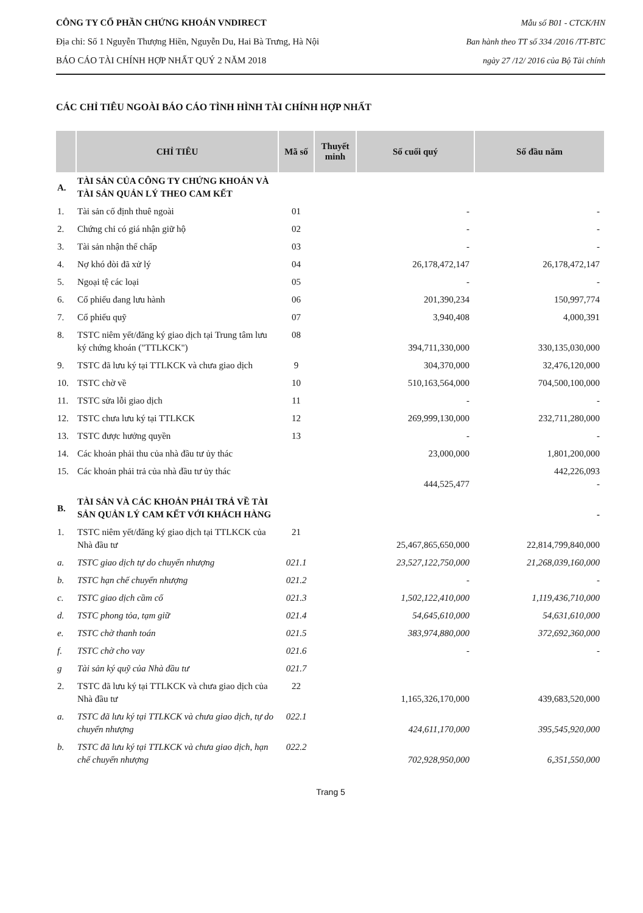CÔNG TY CỔ PHẦN CHỨNG KHOÁN VNDIRECT
Địa chỉ: Số 1 Nguyễn Thượng Hiền, Nguyễn Du, Hai Bà Trưng, Hà Nội
BÁO CÁO TÀI CHÍNH HỢP NHẤT QUÝ 2 NĂM 2018
Mẫu số B01 - CTCK/HN
Ban hành theo TT số 334 /2016 /TT-BTC
ngày 27 /12/ 2016 của Bộ Tài chính
CÁC CHỈ TIÊU NGOÀI BÁO CÁO TÌNH HÌNH TÀI CHÍNH HỢP NHẤT
| | CHỈ TIÊU | Mã số | Thuyết minh | Số cuối quý | Số đầu năm |
| --- | --- | --- | --- | --- | --- |
| A. | TÀI SẢN CỦA CÔNG TY CHỨNG KHOÁN VÀ TÀI SẢN QUẢN LÝ THEO CAM KẾT | | | | |
| 1. | Tài sản cố định thuê ngoài | 01 | | - | - |
| 2. | Chứng chỉ có giá nhận giữ hộ | 02 | | - | - |
| 3. | Tài sản nhận thế chấp | 03 | | - | - |
| 4. | Nợ khó đòi đã xử lý | 04 | | 26,178,472,147 | 26,178,472,147 |
| 5. | Ngoại tệ các loại | 05 | | - | - |
| 6. | Cổ phiếu đang lưu hành | 06 | | 201,390,234 | 150,997,774 |
| 7. | Cổ phiếu quỹ | 07 | | 3,940,408 | 4,000,391 |
| 8. | TSTC niêm yết/đăng ký giao dịch tại Trung tâm lưu ký chứng khoán ("TTLKCK") | 08 | | 394,711,330,000 | 330,135,030,000 |
| 9. | TSTC đã lưu ký tại TTLKCK và chưa giao dịch | 9 | | 304,370,000 | 32,476,120,000 |
| 10. | TSTC chờ về | 10 | | 510,163,564,000 | 704,500,100,000 |
| 11. | TSTC sửa lỗi giao dịch | 11 | | - | - |
| 12. | TSTC chưa lưu ký tại TTLKCK | 12 | | 269,999,130,000 | 232,711,280,000 |
| 13. | TSTC được hưởng quyền | 13 | | - | - |
| 14. | Các khoản phải thu của nhà đầu tư ủy thác | | | 23,000,000 | 1,801,200,000 |
| 15. | Các khoản phải trả của nhà đầu tư ủy thác | | | 444,525,477 | 442,226,093 - |
| B. | TÀI SẢN VÀ CÁC KHOẢN PHẢI TRẢ VỀ TÀI SẢN QUẢN LÝ CAM KẾT VỚI KHÁCH HÀNG | | | | - |
| 1. | TSTC niêm yết/đăng ký giao dịch tại TTLKCK của Nhà đầu tư | 21 | | 25,467,865,650,000 | 22,814,799,840,000 |
| a. | TSTC giao dịch tự do chuyển nhượng | 021.1 | | 23,527,122,750,000 | 21,268,039,160,000 |
| b. | TSTC hạn chế chuyển nhượng | 021.2 | | - | - |
| c. | TSTC giao dịch cầm cố | 021.3 | | 1,502,122,410,000 | 1,119,436,710,000 |
| d. | TSTC phong tỏa, tạm giữ | 021.4 | | 54,645,610,000 | 54,631,610,000 |
| e. | TSTC chờ thanh toán | 021.5 | | 383,974,880,000 | 372,692,360,000 |
| f. | TSTC chờ cho vay | 021.6 | | - | - |
| g | Tài sản ký quỹ của Nhà đầu tư | 021.7 | | | |
| 2. | TSTC đã lưu ký tại TTLKCK và chưa giao dịch của Nhà đầu tư | 22 | | 1,165,326,170,000 | 439,683,520,000 |
| a. | TSTC đã lưu ký tại TTLKCK và chưa giao dịch, tự do chuyển nhượng | 022.1 | | 424,611,170,000 | 395,545,920,000 |
| b. | TSTC đã lưu ký tại TTLKCK và chưa giao dịch, hạn chế chuyển nhượng | 022.2 | | 702,928,950,000 | 6,351,550,000 |
Trang 5